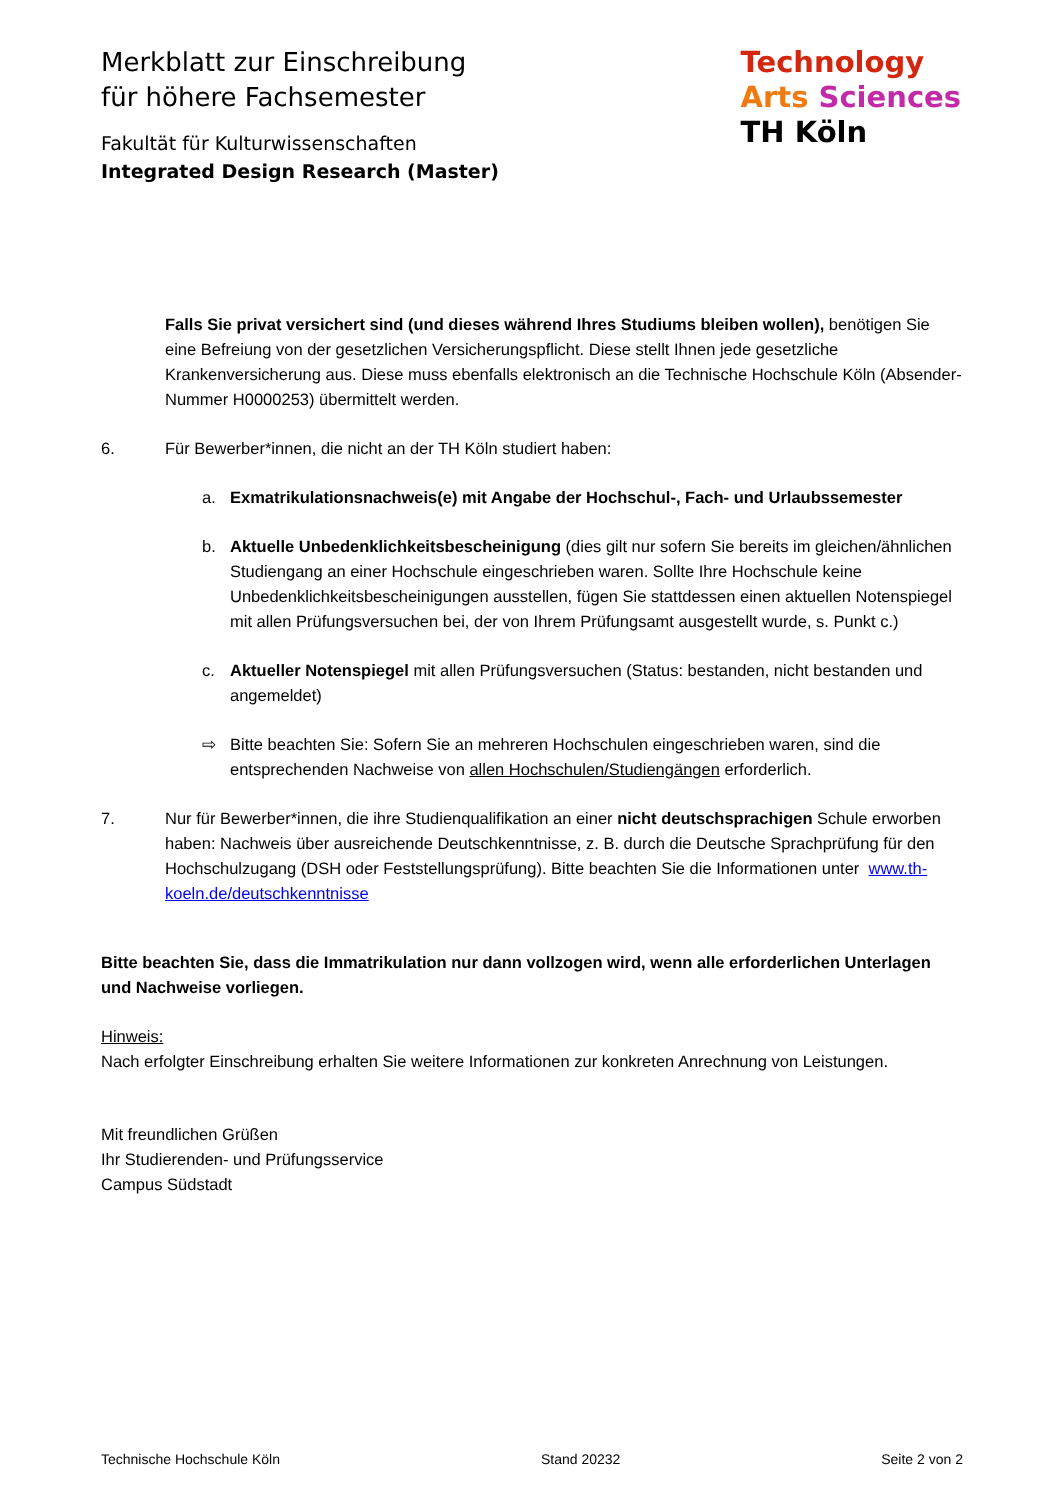Merkblatt zur Einschreibung
für höhere Fachsemester
Fakultät für Kulturwissenschaften
Integrated Design Research (Master)
Technology
Arts Sciences
TH Köln
Falls Sie privat versichert sind (und dieses während Ihres Studiums bleiben wollen), benötigen Sie eine Befreiung von der gesetzlichen Versicherungspflicht. Diese stellt Ihnen jede gesetzliche Krankenversicherung aus. Diese muss ebenfalls elektronisch an die Technische Hochschule Köln (Absender-Nummer H0000253) übermittelt werden.
6. Für Bewerber*innen, die nicht an der TH Köln studiert haben:
a. Exmatrikulationsnachweis(e) mit Angabe der Hochschul-, Fach- und Urlaubssemester
b. Aktuelle Unbedenklichkeitsbescheinigung (dies gilt nur sofern Sie bereits im gleichen/ähnlichen Studiengang an einer Hochschule eingeschrieben waren. Sollte Ihre Hochschule keine Unbedenklichkeitsbescheinigungen ausstellen, fügen Sie stattdessen einen aktuellen Notenspiegel mit allen Prüfungsversuchen bei, der von Ihrem Prüfungsamt ausgestellt wurde, s. Punkt c.)
c. Aktueller Notenspiegel mit allen Prüfungsversuchen (Status: bestanden, nicht bestanden und angemeldet)
⇨ Bitte beachten Sie: Sofern Sie an mehreren Hochschulen eingeschrieben waren, sind die entsprechenden Nachweise von allen Hochschulen/Studiengängen erforderlich.
7. Nur für Bewerber*innen, die ihre Studienqualifikation an einer nicht deutschsprachigen Schule erworben haben: Nachweis über ausreichende Deutschkenntnisse, z. B. durch die Deutsche Sprachprüfung für den Hochschulzugang (DSH oder Feststellungsprüfung). Bitte beachten Sie die Informationen unter www.th-koeln.de/deutschkenntnisse
Bitte beachten Sie, dass die Immatrikulation nur dann vollzogen wird, wenn alle erforderlichen Unterlagen und Nachweise vorliegen.
Hinweis:
Nach erfolgter Einschreibung erhalten Sie weitere Informationen zur konkreten Anrechnung von Leistungen.
Mit freundlichen Grüßen
Ihr Studierenden- und Prüfungsservice
Campus Südstadt
Technische Hochschule Köln Stand 20232 Seite 2 von 2